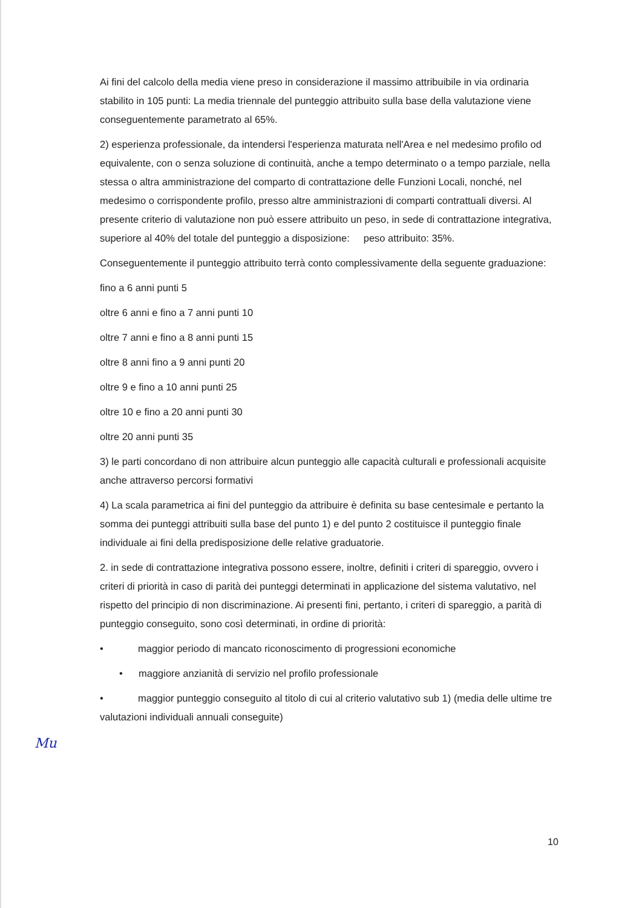Ai fini del calcolo della media viene preso in considerazione il massimo attribuibile in via ordinaria stabilito in 105 punti: La media triennale del punteggio attribuito sulla base della valutazione viene conseguentemente parametrato al 65%.
2) esperienza professionale, da intendersi l'esperienza maturata nell'Area e nel medesimo profilo od equivalente, con o senza soluzione di continuità, anche a tempo determinato o a tempo parziale, nella stessa o altra amministrazione del comparto di contrattazione delle Funzioni Locali, nonché, nel medesimo o corrispondente profilo, presso altre amministrazioni di comparti contrattuali diversi. Al presente criterio di valutazione non può essere attribuito un peso, in sede di contrattazione integrativa, superiore al 40% del totale del punteggio a disposizione: peso attribuito: 35%.
Conseguentemente il punteggio attribuito terrà conto complessivamente della seguente graduazione:
fino a 6 anni punti 5
oltre 6 anni e fino a 7 anni punti 10
oltre 7 anni e fino a 8 anni punti 15
oltre 8 anni fino a 9 anni punti 20
oltre 9 e fino a 10 anni punti 25
oltre 10 e fino a 20 anni punti 30
oltre 20 anni punti 35
3) le parti concordano di non attribuire alcun punteggio alle capacità culturali e professionali acquisite anche attraverso percorsi formativi
4) La scala parametrica ai fini del punteggio da attribuire è definita su base centesimale e pertanto la somma dei punteggi attribuiti sulla base del punto 1) e del punto 2 costituisce il punteggio finale individuale ai fini della predisposizione delle relative graduatorie.
2. in sede di contrattazione integrativa possono essere, inoltre, definiti i criteri di spareggio, ovvero i criteri di priorità in caso di parità dei punteggi determinati in applicazione del sistema valutativo, nel rispetto del principio di non discriminazione. Ai presenti fini, pertanto, i criteri di spareggio, a parità di punteggio conseguito, sono così determinati, in ordine di priorità:
• maggior periodo di mancato riconoscimento di progressioni economiche
• maggiore anzianità di servizio nel profilo professionale
• maggior punteggio conseguito al titolo di cui al criterio valutativo sub 1) (media delle ultime tre valutazioni individuali annuali conseguite)
Mu
10